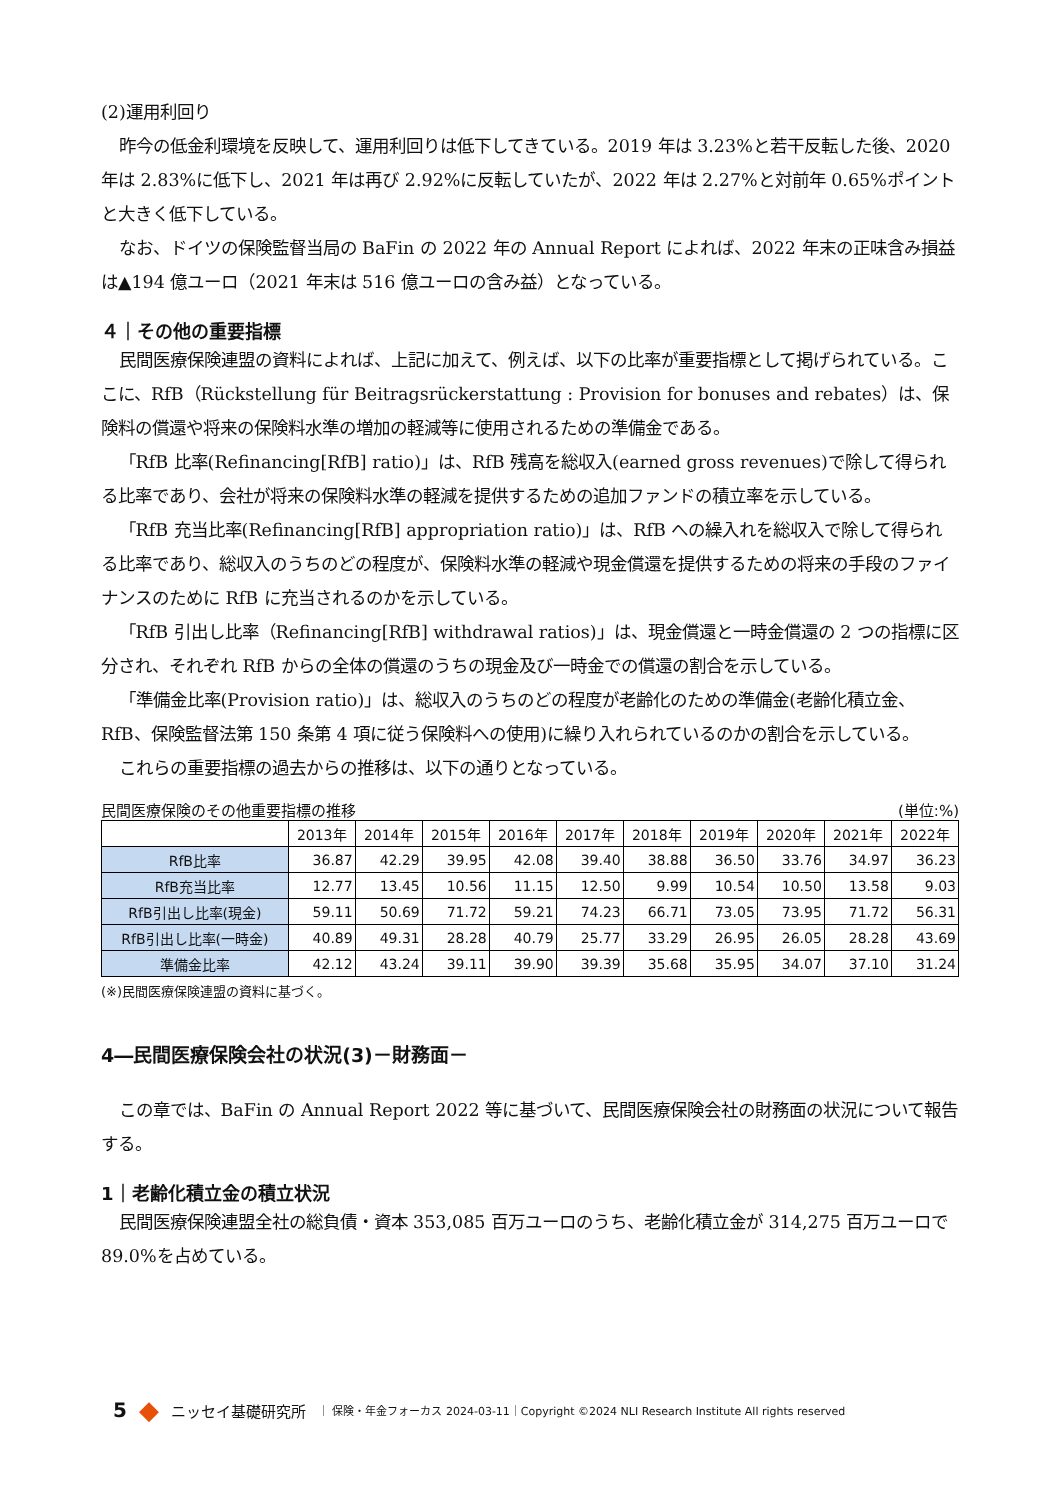(2)運用利回り
昨今の低金利環境を反映して、運用利回りは低下してきている。2019 年は 3.23%と若干反転した後、2020 年は 2.83%に低下し、2021 年は再び 2.92%に反転していたが、2022 年は 2.27%と対前年 0.65%ポイントと大きく低下している。
なお、ドイツの保険監督当局の BaFin の 2022 年の Annual Report によれば、2022 年末の正味含み損益は▲194 億ユーロ（2021 年末は 516 億ユーロの含み益）となっている。
４｜その他の重要指標
民間医療保険連盟の資料によれば、上記に加えて、例えば、以下の比率が重要指標として掲げられている。ここに、RfB（Rückstellung für Beitragsrückerstattung : Provision for bonuses and rebates）は、保険料の償還や将来の保険料水準の増加の軽減等に使用されるための準備金である。
「RfB 比率(Refinancing[RfB] ratio)」は、RfB 残高を総収入(earned gross revenues)で除して得られる比率であり、会社が将来の保険料水準の軽減を提供するための追加ファンドの積立率を示している。
「RfB 充当比率(Refinancing[RfB] appropriation ratio)」は、RfB への繰入れを総収入で除して得られる比率であり、総収入のうちのどの程度が、保険料水準の軽減や現金償還を提供するための将来の手段のファイナンスのために RfB に充当されるのかを示している。
「RfB 引出し比率（Refinancing[RfB] withdrawal ratios)」は、現金償還と一時金償還の 2 つの指標に区分され、それぞれ RfB からの全体の償還のうちの現金及び一時金での償還の割合を示している。
「準備金比率(Provision ratio)」は、総収入のうちのどの程度が老齢化のための準備金(老齢化積立金、RfB、保険監督法第 150 条第 4 項に従う保険料への使用)に繰り入れられているのかの割合を示している。
これらの重要指標の過去からの推移は、以下の通りとなっている。
民間医療保険のその他重要指標の推移 (単位:%)
| | 2013年 | 2014年 | 2015年 | 2016年 | 2017年 | 2018年 | 2019年 | 2020年 | 2021年 | 2022年 |
| --- | --- | --- | --- | --- | --- | --- | --- | --- | --- | --- |
| RfB比率 | 36.87 | 42.29 | 39.95 | 42.08 | 39.40 | 38.88 | 36.50 | 33.76 | 34.97 | 36.23 |
| RfB充当比率 | 12.77 | 13.45 | 10.56 | 11.15 | 12.50 | 9.99 | 10.54 | 10.50 | 13.58 | 9.03 |
| RfB引出し比率(現金) | 59.11 | 50.69 | 71.72 | 59.21 | 74.23 | 66.71 | 73.05 | 73.95 | 71.72 | 56.31 |
| RfB引出し比率(一時金) | 40.89 | 49.31 | 28.28 | 40.79 | 25.77 | 33.29 | 26.95 | 26.05 | 28.28 | 43.69 |
| 準備金比率 | 42.12 | 43.24 | 39.11 | 39.90 | 39.39 | 35.68 | 35.95 | 34.07 | 37.10 | 31.24 |
(※)民間医療保険連盟の資料に基づく。
4―民間医療保険会社の状況(3)－財務面－
この章では、BaFin の Annual Report 2022 等に基づいて、民間医療保険会社の財務面の状況について報告する。
1｜老齢化積立金の積立状況
民間医療保険連盟全社の総負債・資本 353,085 百万ユーロのうち、老齢化積立金が 314,275 百万ユーロで 89.0%を占めている。
5 ◆ ニッセイ基礎研究所 ｜ 保険・年金フォーカス 2024-03-11｜Copyright ©2024 NLI Research Institute All rights reserved